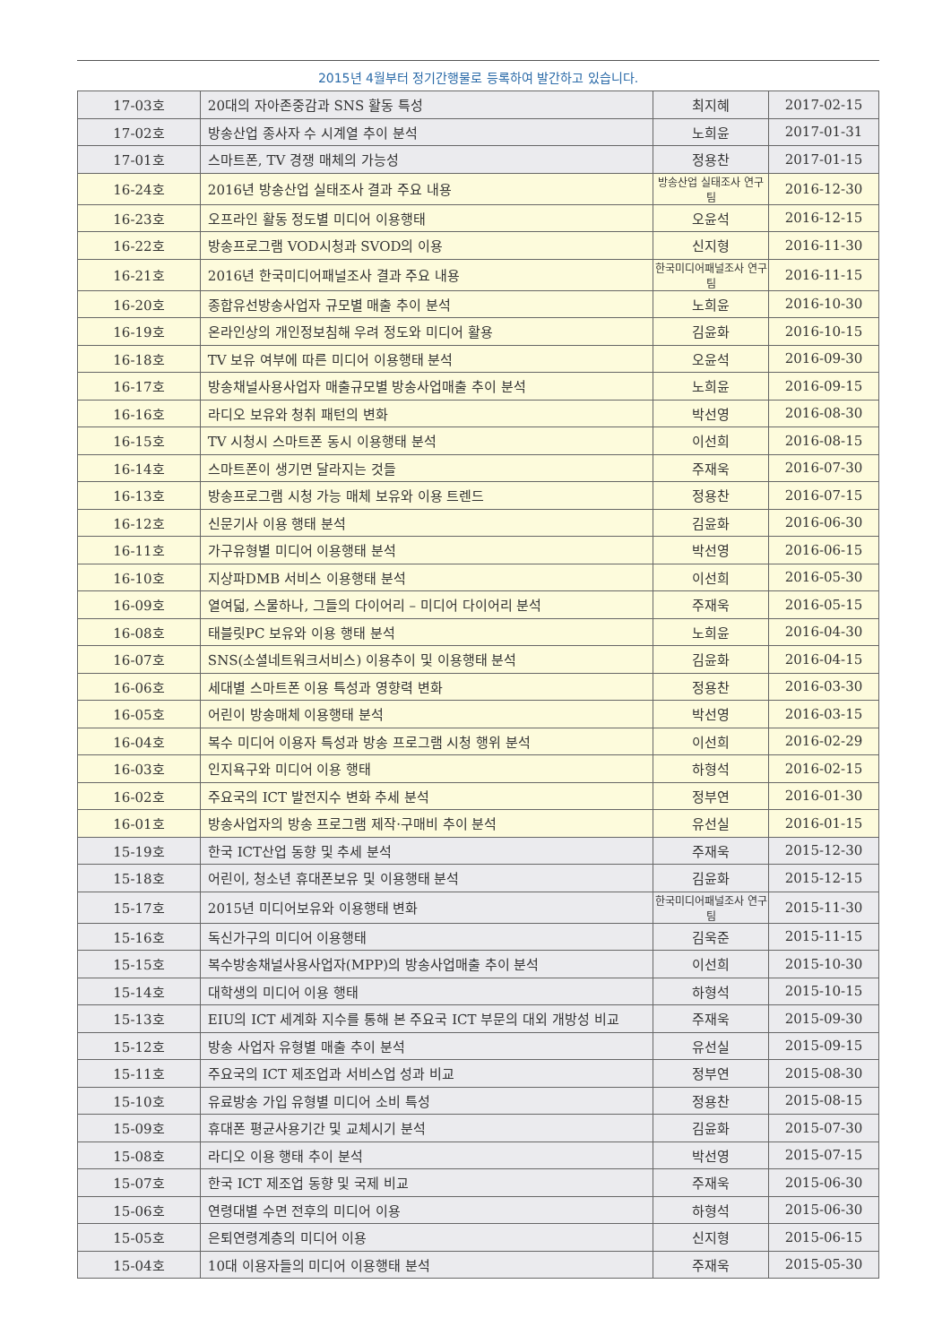2015년 4월부터 정기간행물로 등록하여 발간하고 있습니다.
| 17-03호 | 20대의 자아존중감과 SNS 활동 특성 | 최지혜 | 2017-02-15 |
| 17-02호 | 방송산업 종사자 수 시계열 추이 분석 | 노희윤 | 2017-01-31 |
| 17-01호 | 스마트폰, TV 경쟁 매체의 가능성 | 정용찬 | 2017-01-15 |
| 16-24호 | 2016년 방송산업 실태조사 결과 주요 내용 | 방송산업 실태조사 연구팀 | 2016-12-30 |
| 16-23호 | 오프라인 활동 정도별 미디어 이용행태 | 오윤석 | 2016-12-15 |
| 16-22호 | 방송프로그램 VOD시청과 SVOD의 이용 | 신지형 | 2016-11-30 |
| 16-21호 | 2016년 한국미디어패널조사 결과 주요 내용 | 한국미디어패널조사 연구팀 | 2016-11-15 |
| 16-20호 | 종합유선방송사업자 규모별 매출 추이 분석 | 노희윤 | 2016-10-30 |
| 16-19호 | 온라인상의 개인정보침해 우려 정도와 미디어 활용 | 김윤화 | 2016-10-15 |
| 16-18호 | TV 보유 여부에 따른 미디어 이용행태 분석 | 오윤석 | 2016-09-30 |
| 16-17호 | 방송채널사용사업자 매출규모별 방송사업매출 추이 분석 | 노희윤 | 2016-09-15 |
| 16-16호 | 라디오 보유와 청취 패턴의 변화 | 박선영 | 2016-08-30 |
| 16-15호 | TV 시청시 스마트폰 동시 이용행태 분석 | 이선희 | 2016-08-15 |
| 16-14호 | 스마트폰이 생기면 달라지는 것들 | 주재욱 | 2016-07-30 |
| 16-13호 | 방송프로그램 시청 가능 매체 보유와 이용 트렌드 | 정용찬 | 2016-07-15 |
| 16-12호 | 신문기사 이용 행태 분석 | 김윤화 | 2016-06-30 |
| 16-11호 | 가구유형별 미디어 이용행태 분석 | 박선영 | 2016-06-15 |
| 16-10호 | 지상파DMB 서비스 이용행태 분석 | 이선희 | 2016-05-30 |
| 16-09호 | 열여덟, 스물하나, 그들의 다이어리 – 미디어 다이어리 분석 | 주재욱 | 2016-05-15 |
| 16-08호 | 태블릿PC 보유와 이용 행태 분석 | 노희윤 | 2016-04-30 |
| 16-07호 | SNS(소셜네트워크서비스) 이용추이 및 이용행태 분석 | 김윤화 | 2016-04-15 |
| 16-06호 | 세대별 스마트폰 이용 특성과 영향력 변화 | 정용찬 | 2016-03-30 |
| 16-05호 | 어린이 방송매체 이용행태 분석 | 박선영 | 2016-03-15 |
| 16-04호 | 복수 미디어 이용자 특성과 방송 프로그램 시청 행위 분석 | 이선희 | 2016-02-29 |
| 16-03호 | 인지욕구와 미디어 이용 행태 | 하형석 | 2016-02-15 |
| 16-02호 | 주요국의 ICT 발전지수 변화 추세 분석 | 정부연 | 2016-01-30 |
| 16-01호 | 방송사업자의 방송 프로그램 제작·구매비 추이 분석 | 유선실 | 2016-01-15 |
| 15-19호 | 한국 ICT산업 동향 및 추세 분석 | 주재욱 | 2015-12-30 |
| 15-18호 | 어린이, 청소년 휴대폰보유 및 이용행태 분석 | 김윤화 | 2015-12-15 |
| 15-17호 | 2015년 미디어보유와 이용행태 변화 | 한국미디어패널조사 연구팀 | 2015-11-30 |
| 15-16호 | 독신가구의 미디어 이용행태 | 김욱준 | 2015-11-15 |
| 15-15호 | 복수방송채널사용사업자(MPP)의 방송사업매출 추이 분석 | 이선희 | 2015-10-30 |
| 15-14호 | 대학생의 미디어 이용 행태 | 하형석 | 2015-10-15 |
| 15-13호 | EIU의 ICT 세계화 지수를 통해 본 주요국 ICT 부문의 대외 개방성 비교 | 주재욱 | 2015-09-30 |
| 15-12호 | 방송 사업자 유형별 매출 추이 분석 | 유선실 | 2015-09-15 |
| 15-11호 | 주요국의 ICT 제조업과 서비스업 성과 비교 | 정부연 | 2015-08-30 |
| 15-10호 | 유료방송 가입 유형별 미디어 소비 특성 | 정용찬 | 2015-08-15 |
| 15-09호 | 휴대폰 평균사용기간 및 교체시기 분석 | 김윤화 | 2015-07-30 |
| 15-08호 | 라디오 이용 행태 추이 분석 | 박선영 | 2015-07-15 |
| 15-07호 | 한국 ICT 제조업 동향 및 국제 비교 | 주재욱 | 2015-06-30 |
| 15-06호 | 연령대별 수면 전후의 미디어 이용 | 하형석 | 2015-06-30 |
| 15-05호 | 은퇴연령계층의 미디어 이용 | 신지형 | 2015-06-15 |
| 15-04호 | 10대 이용자들의 미디어 이용행태 분석 | 주재욱 | 2015-05-30 |